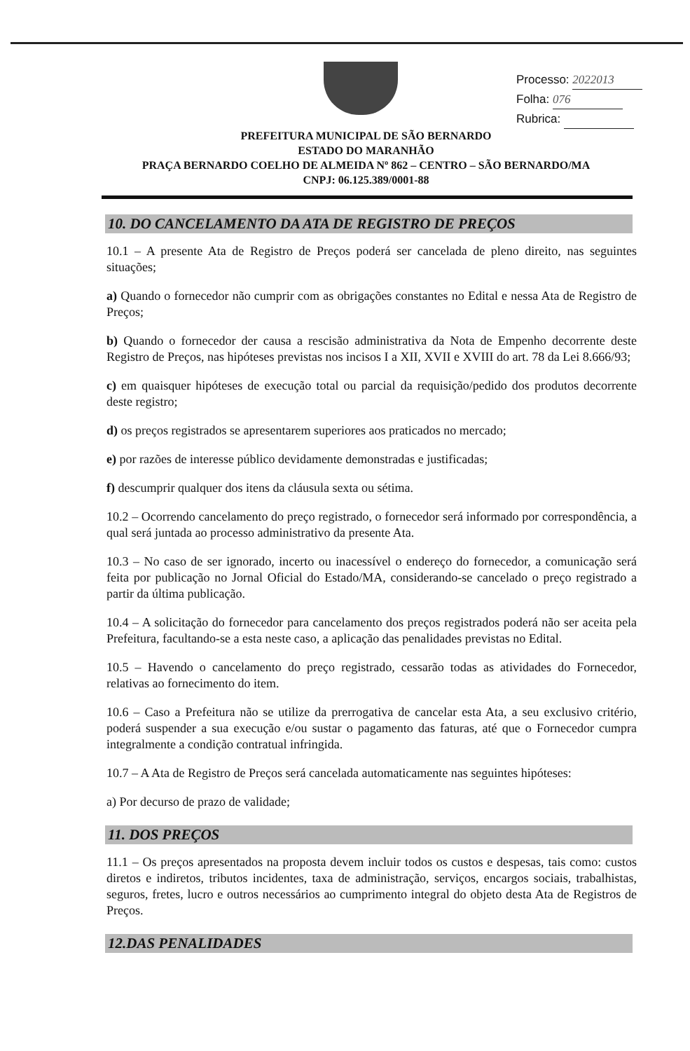Processo: 2022013
Folha: 076
Rubrica:
PREFEITURA MUNICIPAL DE SÃO BERNARDO
ESTADO DO MARANHÃO
PRAÇA BERNARDO COELHO DE ALMEIDA Nº 862 – CENTRO – SÃO BERNARDO/MA
CNPJ: 06.125.389/0001-88
10. DO CANCELAMENTO DA ATA DE REGISTRO DE PREÇOS
10.1 – A presente Ata de Registro de Preços poderá ser cancelada de pleno direito, nas seguintes situações;
a) Quando o fornecedor não cumprir com as obrigações constantes no Edital e nessa Ata de Registro de Preços;
b) Quando o fornecedor der causa a rescisão administrativa da Nota de Empenho decorrente deste Registro de Preços, nas hipóteses previstas nos incisos I a XII, XVII e XVIII do art. 78 da Lei 8.666/93;
c) em quaisquer hipóteses de execução total ou parcial da requisição/pedido dos produtos decorrente deste registro;
d) os preços registrados se apresentarem superiores aos praticados no mercado;
e) por razões de interesse público devidamente demonstradas e justificadas;
f) descumprir qualquer dos itens da cláusula sexta ou sétima.
10.2 – Ocorrendo cancelamento do preço registrado, o fornecedor será informado por correspondência, a qual será juntada ao processo administrativo da presente Ata.
10.3 – No caso de ser ignorado, incerto ou inacessível o endereço do fornecedor, a comunicação será feita por publicação no Jornal Oficial do Estado/MA, considerando-se cancelado o preço registrado a partir da última publicação.
10.4 – A solicitação do fornecedor para cancelamento dos preços registrados poderá não ser aceita pela Prefeitura, facultando-se a esta neste caso, a aplicação das penalidades previstas no Edital.
10.5 – Havendo o cancelamento do preço registrado, cessarão todas as atividades do Fornecedor, relativas ao fornecimento do item.
10.6 – Caso a Prefeitura não se utilize da prerrogativa de cancelar esta Ata, a seu exclusivo critério, poderá suspender a sua execução e/ou sustar o pagamento das faturas, até que o Fornecedor cumpra integralmente a condição contratual infringida.
10.7 – A Ata de Registro de Preços será cancelada automaticamente nas seguintes hipóteses:
a) Por decurso de prazo de validade;
11. DOS PREÇOS
11.1 – Os preços apresentados na proposta devem incluir todos os custos e despesas, tais como: custos diretos e indiretos, tributos incidentes, taxa de administração, serviços, encargos sociais, trabalhistas, seguros, fretes, lucro e outros necessários ao cumprimento integral do objeto desta Ata de Registros de Preços.
12.DAS PENALIDADES